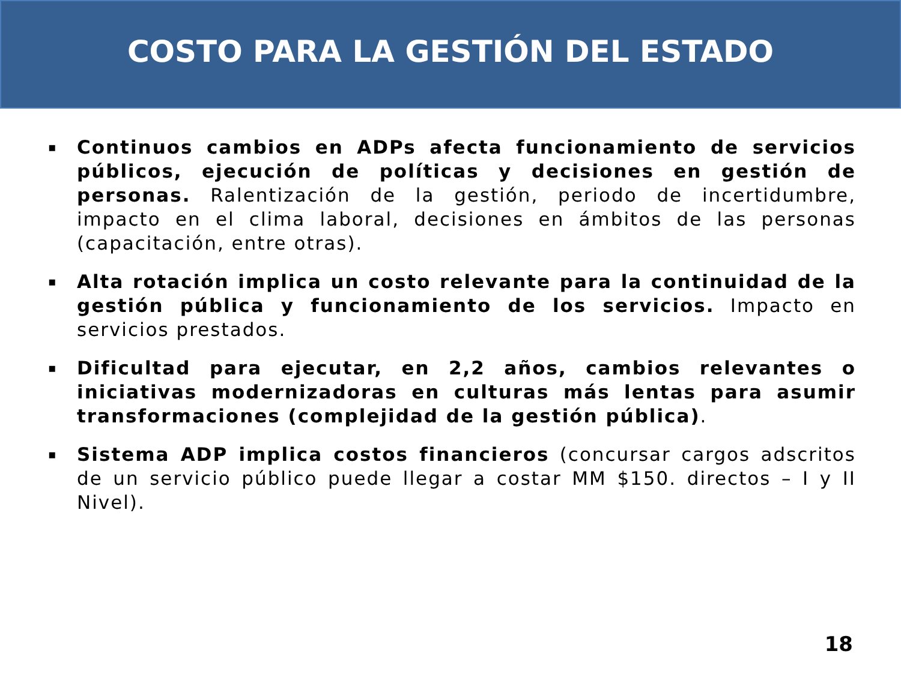COSTO PARA LA GESTIÓN DEL ESTADO
▪ Continuos cambios en ADPs afecta funcionamiento de servicios públicos, ejecución de políticas y decisiones en gestión de personas. Ralentización de la gestión, periodo de incertidumbre, impacto en el clima laboral, decisiones en ámbitos de las personas (capacitación, entre otras).
▪ Alta rotación implica un costo relevante para la continuidad de la gestión pública y funcionamiento de los servicios. Impacto en servicios prestados.
▪ Dificultad para ejecutar, en 2,2 años, cambios relevantes o iniciativas modernizadoras en culturas más lentas para asumir transformaciones (complejidad de la gestión pública).
▪ Sistema ADP implica costos financieros (concursar cargos adscritos de un servicio público puede llegar a costar MM $150. directos – I y II Nivel).
18